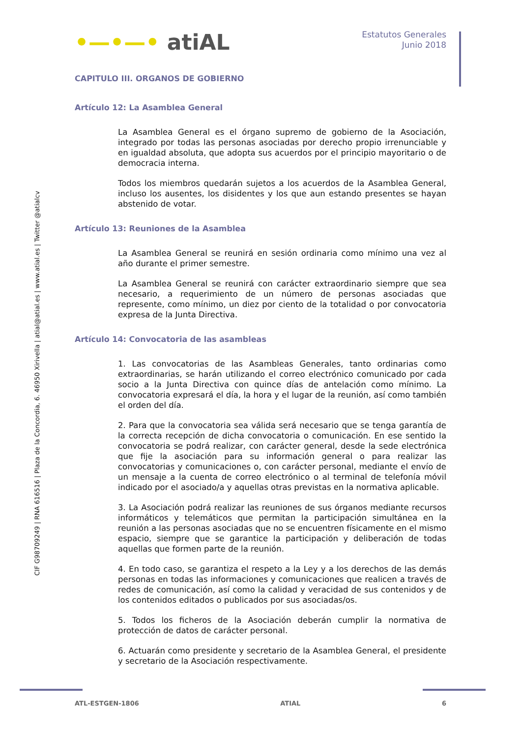CIF G98709249 | RNA 616516 | Plaza de la Concordia, 6. 46950 Xirivella | atial@atial.es | www.atial.es | Twitter @atialcv
•—•—• atiAL
Estatutos Generales
Junio 2018
CAPITULO III. ORGANOS DE GOBIERNO
Artículo 12: La Asamblea General
La Asamblea General es el órgano supremo de gobierno de la Asociación, integrado por todas las personas asociadas por derecho propio irrenunciable y en igualdad absoluta, que adopta sus acuerdos por el principio mayoritario o de democracia interna.
Todos los miembros quedarán sujetos a los acuerdos de la Asamblea General, incluso los ausentes, los disidentes y los que aun estando presentes se hayan abstenido de votar.
Artículo 13: Reuniones de la Asamblea
La Asamblea General se reunirá en sesión ordinaria como mínimo una vez al año durante el primer semestre.
La Asamblea General se reunirá con carácter extraordinario siempre que sea necesario, a requerimiento de un número de personas asociadas que represente, como mínimo, un diez por ciento de la totalidad o por convocatoria expresa de la Junta Directiva.
Artículo 14: Convocatoria de las asambleas
1. Las convocatorias de las Asambleas Generales, tanto ordinarias como extraordinarias, se harán utilizando el correo electrónico comunicado por cada socio a la Junta Directiva con quince días de antelación como mínimo. La convocatoria expresará el día, la hora y el lugar de la reunión, así como también el orden del día.
2. Para que la convocatoria sea válida será necesario que se tenga garantía de la correcta recepción de dicha convocatoria o comunicación. En ese sentido la convocatoria se podrá realizar, con carácter general, desde la sede electrónica que fije la asociación para su información general o para realizar las convocatorias y comunicaciones o, con carácter personal, mediante el envío de un mensaje a la cuenta de correo electrónico o al terminal de telefonía móvil indicado por el asociado/a y aquellas otras previstas en la normativa aplicable.
3. La Asociación podrá realizar las reuniones de sus órganos mediante recursos informáticos y telemáticos que permitan la participación simultánea en la reunión a las personas asociadas que no se encuentren físicamente en el mismo espacio, siempre que se garantice la participación y deliberación de todas aquellas que formen parte de la reunión.
4. En todo caso, se garantiza el respeto a la Ley y a los derechos de las demás personas en todas las informaciones y comunicaciones que realicen a través de redes de comunicación, así como la calidad y veracidad de sus contenidos y de los contenidos editados o publicados por sus asociadas/os.
5. Todos los ficheros de la Asociación deberán cumplir la normativa de protección de datos de carácter personal.
6. Actuarán como presidente y secretario de la Asamblea General, el presidente y secretario de la Asociación respectivamente.
ATL-ESTGEN-1806 ATIAL 6